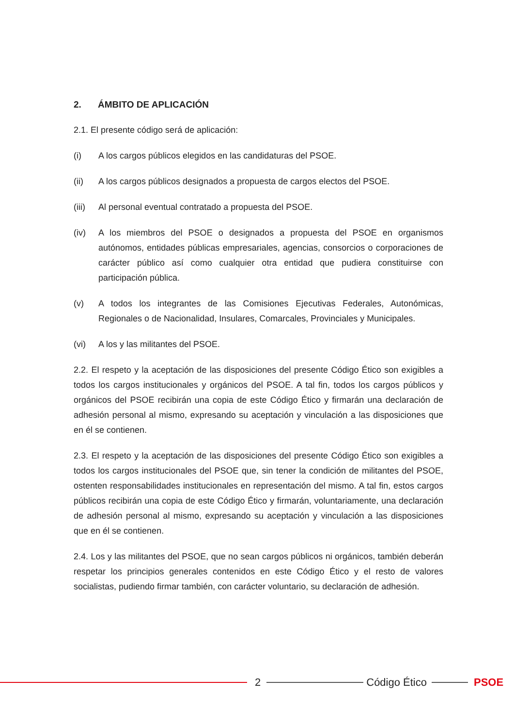2. ÁMBITO DE APLICACIÓN
2.1. El presente código será de aplicación:
(i) A los cargos públicos elegidos en las candidaturas del PSOE.
(ii) A los cargos públicos designados a propuesta de cargos electos del PSOE.
(iii)
Al personal eventual contratado a propuesta del PSOE.
(iv) A los miembros del PSOE o designados a propuesta del PSOE en organismos autónomos, entidades públicas empresariales, agencias, consorcios o corporaciones de carácter público así como cualquier otra entidad que pudiera constituirse con participación pública.
(v) A todos los integrantes de las Comisiones Ejecutivas Federales, Autonómicas, Regionales o de Nacionalidad, Insulares, Comarcales, Provinciales y Municipales.
(vi) A los y las militantes del PSOE.
2.2. El respeto y la aceptación de las disposiciones del presente Código Ético son exigibles a todos los cargos institucionales y orgánicos del PSOE. A tal fin, todos los cargos públicos y orgánicos del PSOE recibirán una copia de este Código Ético y firmarán una declaración de adhesión personal al mismo, expresando su aceptación y vinculación a las disposiciones que en él se contienen.
2.3. El respeto y la aceptación de las disposiciones del presente Código Ético son exigibles a todos los cargos institucionales del PSOE que, sin tener la condición de militantes del PSOE, ostenten responsabilidades institucionales en representación del mismo. A tal fin, estos cargos públicos recibirán una copia de este Código Ético y firmarán, voluntariamente, una declaración de adhesión personal al mismo, expresando su aceptación y vinculación a las disposiciones que en él se contienen.
2.4. Los y las militantes del PSOE, que no sean cargos públicos ni orgánicos, también deberán respetar los principios generales contenidos en este Código Ético y el resto de valores socialistas, pudiendo firmar también, con carácter voluntario, su declaración de adhesión.
2 Código Ético PSOE